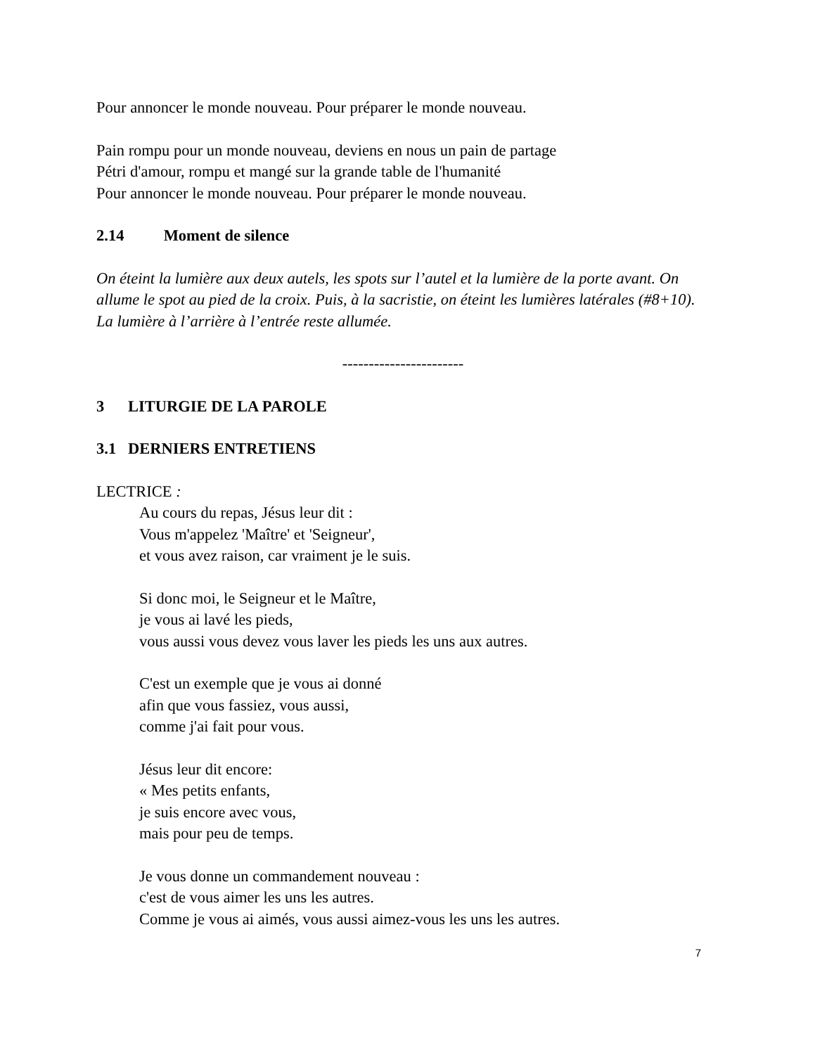Pour annoncer le monde nouveau. Pour préparer le monde nouveau.
Pain rompu pour un monde nouveau, deviens en nous un pain de partage
Pétri d'amour, rompu et mangé sur la grande table de l'humanité
Pour annoncer le monde nouveau. Pour préparer le monde nouveau.
2.14 Moment de silence
On éteint la lumière aux deux autels, les spots sur l’autel et la lumière de la porte avant. On allume le spot au pied de la croix. Puis, à la sacristie, on éteint les lumières latérales (#8+10). La lumière à l’arrière à l’entrée reste allumée.
-----------------------
3 LITURGIE DE LA PAROLE
3.1 DERNIERS ENTRETIENS
LECTRICE :
Au cours du repas, Jésus leur dit :
Vous m'appelez 'Maître' et 'Seigneur',
et vous avez raison, car vraiment je le suis.
Si donc moi, le Seigneur et le Maître,
je vous ai lavé les pieds,
vous aussi vous devez vous laver les pieds les uns aux autres.
C'est un exemple que je vous ai donné
afin que vous fassiez, vous aussi,
comme j'ai fait pour vous.
Jésus leur dit encore:
« Mes petits enfants,
je suis encore avec vous,
mais pour peu de temps.
Je vous donne un commandement nouveau :
c'est de vous aimer les uns les autres.
Comme je vous ai aimés, vous aussi aimez-vous les uns les autres.
7